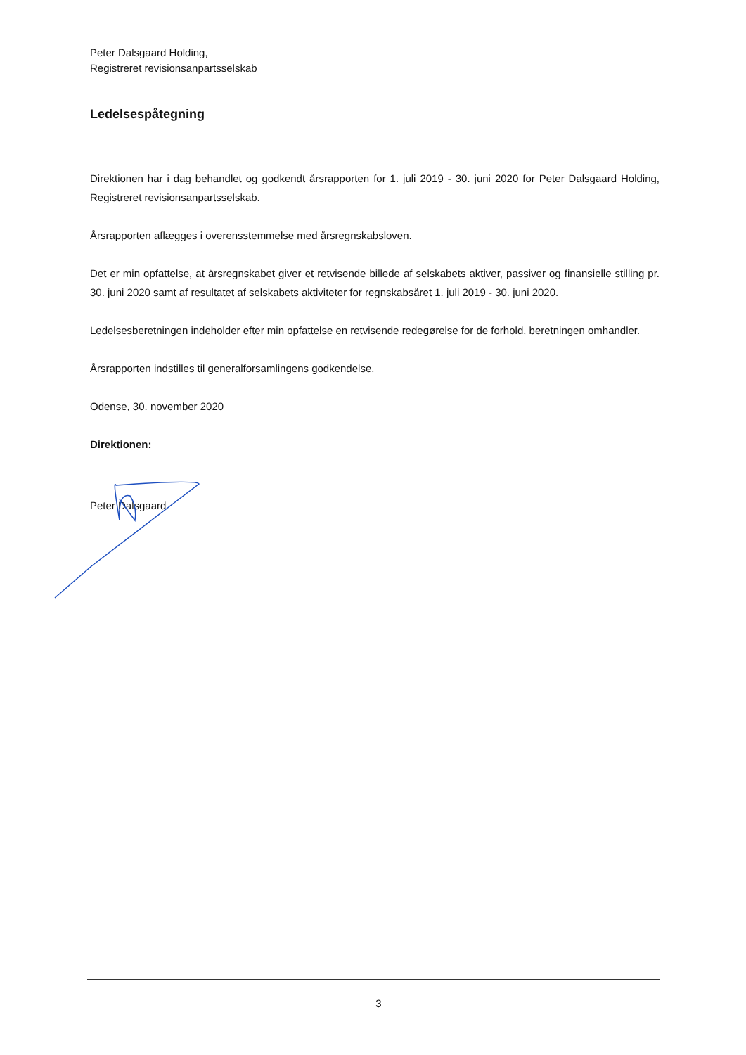Peter Dalsgaard Holding,
Registreret revisionsanpartsselskab
Ledelsespåtegning
Direktionen har i dag behandlet og godkendt årsrapporten for 1. juli 2019 - 30. juni 2020 for Peter Dalsgaard Holding, Registreret revisionsanpartsselskab.
Årsrapporten aflægges i overensstemmelse med årsregnskabsloven.
Det er min opfattelse, at årsregnskabet giver et retvisende billede af selskabets aktiver, passiver og finansielle stilling pr. 30. juni 2020 samt af resultatet af selskabets aktiviteter for regnskabsåret 1. juli 2019 - 30. juni 2020.
Ledelsesberetningen indeholder efter min opfattelse en retvisende redegørelse for de forhold, beretningen omhandler.
Årsrapporten indstilles til generalforsamlingens godkendelse.
Odense, 30. november 2020
Direktionen:
Peter Dalsgaard
3